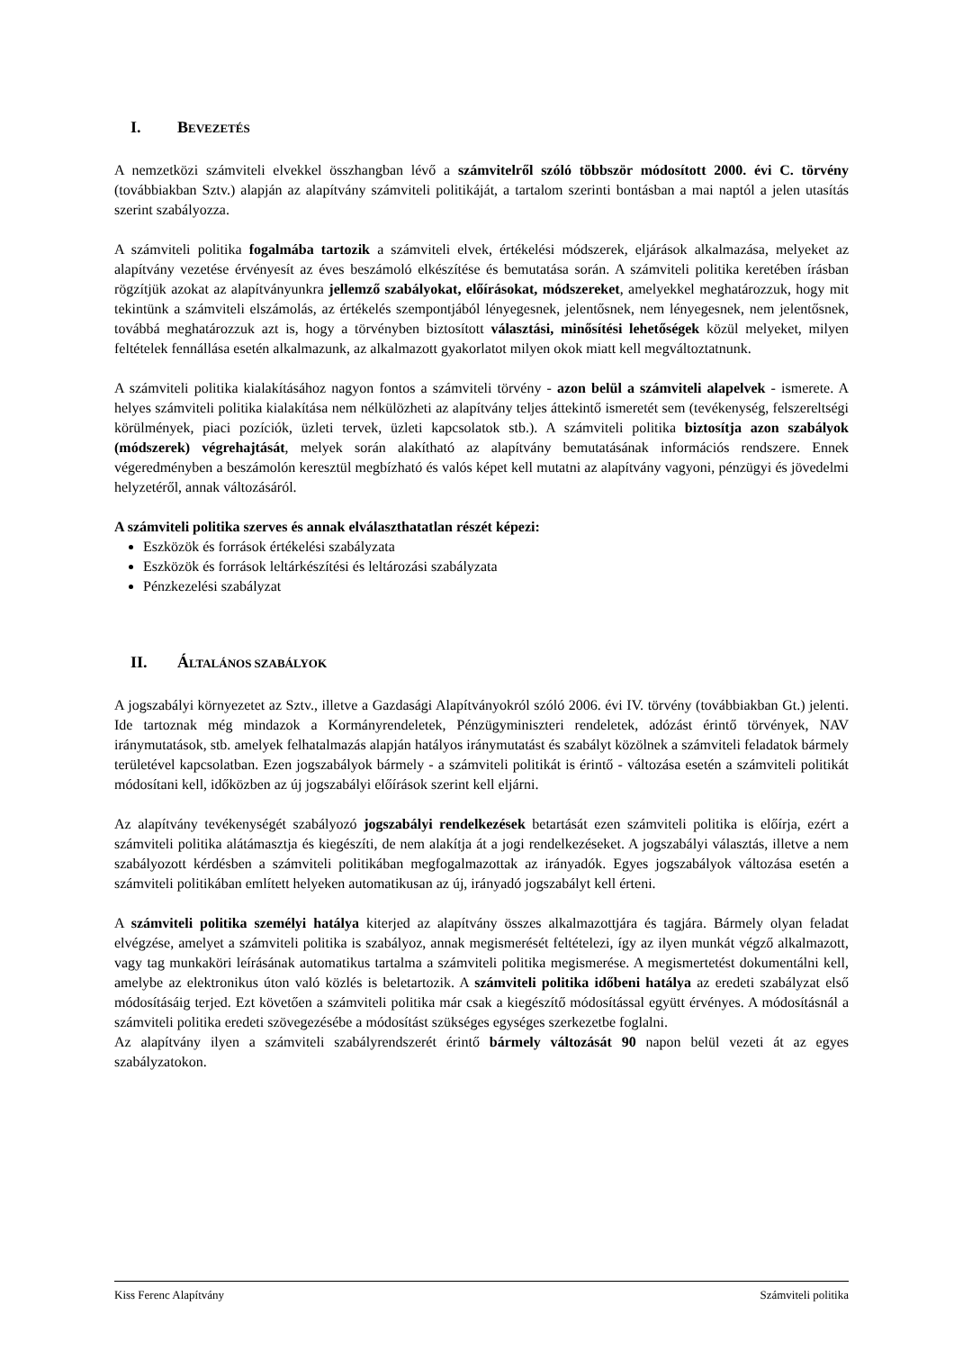I. BEVEZETÉS
A nemzetközi számviteli elvekkel összhangban lévő a számvitelről szóló többször módosított 2000. évi C. törvény (továbbiakban Sztv.) alapján az alapítvány számviteli politikáját, a tartalom szerinti bontásban a mai naptól a jelen utasítás szerint szabályozza.
A számviteli politika fogalmába tartozik a számviteli elvek, értékelési módszerek, eljárások alkalmazása, melyeket az alapítvány vezetése érvényesít az éves beszámoló elkészítése és bemutatása során. A számviteli politika keretében írásban rögzítjük azokat az alapítványunkra jellemző szabályokat, előírásokat, módszereket, amelyekkel meghatározzuk, hogy mit tekintünk a számviteli elszámolás, az értékelés szempontjából lényegesnek, jelentősnek, nem lényegesnek, nem jelentősnek, továbbá meghatározzuk azt is, hogy a törvényben biztosított választási, minősítési lehetőségek közül melyeket, milyen feltételek fennállása esetén alkalmazunk, az alkalmazott gyakorlatot milyen okok miatt kell megváltoztatnunk.
A számviteli politika kialakításához nagyon fontos a számviteli törvény - azon belül a számviteli alapelvek - ismerete. A helyes számviteli politika kialakítása nem nélkülözheti az alapítvány teljes áttekintő ismeretét sem (tevékenység, felszereltségi körülmények, piaci pozíciók, üzleti tervek, üzleti kapcsolatok stb.). A számviteli politika biztosítja azon szabályok (módszerek) végrehajtását, melyek során alakítható az alapítvány bemutatásának információs rendszere. Ennek végeredményben a beszámolón keresztül megbízható és valós képet kell mutatni az alapítvány vagyoni, pénzügyi és jövedelmi helyzetéről, annak változásáról.
A számviteli politika szerves és annak elválaszthatatlan részét képezi:
Eszközök és források értékelési szabályzata
Eszközök és források leltárkészítési és leltározási szabályzata
Pénzkezelési szabályzat
II. ÁLTALÁNOS SZABÁLYOK
A jogszabályi környezetet az Sztv., illetve a Gazdasági Alapítványokról szóló 2006. évi IV. törvény (továbbiakban Gt.) jelenti. Ide tartoznak még mindazok a Kormányrendeletek, Pénzügyminiszteri rendeletek, adózást érintő törvények, NAV iránymutatások, stb. amelyek felhatalmazás alapján hatályos iránymutatást és szabályt közölnek a számviteli feladatok bármely területével kapcsolatban. Ezen jogszabályok bármely - a számviteli politikát is érintő - változása esetén a számviteli politikát módosítani kell, időközben az új jogszabályi előírások szerint kell eljárni.
Az alapítvány tevékenységét szabályozó jogszabályi rendelkezések betartását ezen számviteli politika is előírja, ezért a számviteli politika alátámasztja és kiegészíti, de nem alakítja át a jogi rendelkezéseket. A jogszabályi választás, illetve a nem szabályozott kérdésben a számviteli politikában megfogalmazottak az irányadók. Egyes jogszabályok változása esetén a számviteli politikában említett helyeken automatikusan az új, irányadó jogszabályt kell érteni.
A számviteli politika személyi hatálya kiterjed az alapítvány összes alkalmazottjára és tagjára. Bármely olyan feladat elvégzése, amelyet a számviteli politika is szabályoz, annak megismerését feltételezi, így az ilyen munkát végző alkalmazott, vagy tag munkaköri leírásának automatikus tartalma a számviteli politika megismerése. A megismertetést dokumentálni kell, amelybe az elektronikus úton való közlés is beletartozik. A számviteli politika időbeni hatálya az eredeti szabályzat első módosításáig terjed. Ezt követően a számviteli politika már csak a kiegészítő módosítással együtt érvényes. A módosításnál a számviteli politika eredeti szövegezésébe a módosítást szükséges egységes szerkezetbe foglalni.
Az alapítvány ilyen a számviteli szabályrendszerét érintő bármely változását 90 napon belül vezeti át az egyes szabályzatokon.
Kiss Ferenc Alapítvány Számviteli politika